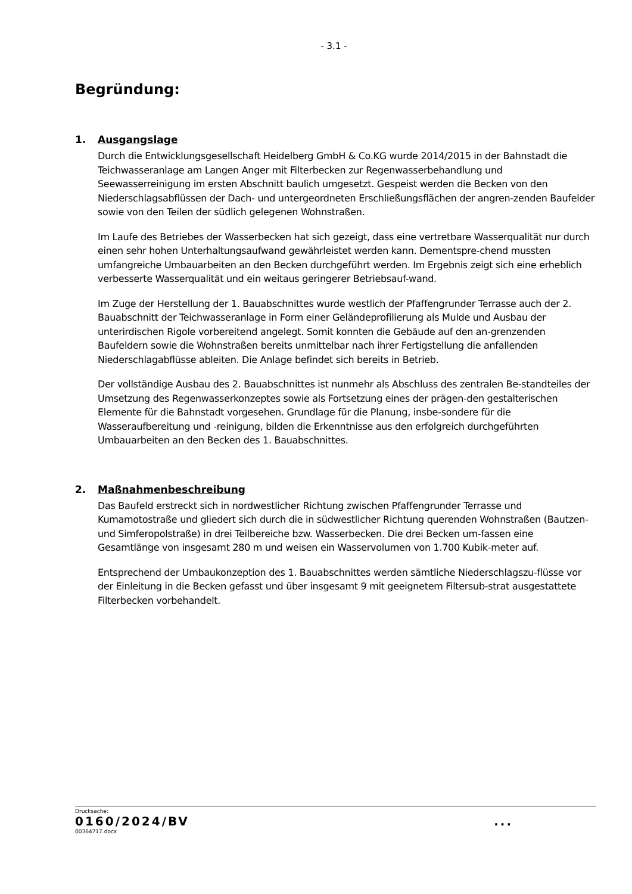- 3.1 -
Begründung:
1. Ausgangslage
Durch die Entwicklungsgesellschaft Heidelberg GmbH & Co.KG wurde 2014/2015 in der Bahnstadt die Teichwasseranlage am Langen Anger mit Filterbecken zur Regenwasserbehandlung und Seewasserreinigung im ersten Abschnitt baulich umgesetzt. Gespeist werden die Becken von den Niederschlagsabflüssen der Dach- und untergeordneten Erschließungsflächen der angren-zenden Baufelder sowie von den Teilen der südlich gelegenen Wohnstraßen.
Im Laufe des Betriebes der Wasserbecken hat sich gezeigt, dass eine vertretbare Wasserqualität nur durch einen sehr hohen Unterhaltungsaufwand gewährleistet werden kann. Dementspre-chend mussten umfangreiche Umbauarbeiten an den Becken durchgeführt werden. Im Ergebnis zeigt sich eine erheblich verbesserte Wasserqualität und ein weitaus geringerer Betriebsauf-wand.
Im Zuge der Herstellung der 1. Bauabschnittes wurde westlich der Pfaffengrunder Terrasse auch der 2. Bauabschnitt der Teichwasseranlage in Form einer Geländeprofilierung als Mulde und Ausbau der unterirdischen Rigole vorbereitend angelegt. Somit konnten die Gebäude auf den an-grenzenden Baufeldern sowie die Wohnstraßen bereits unmittelbar nach ihrer Fertigstellung die anfallenden Niederschlagabflüsse ableiten. Die Anlage befindet sich bereits in Betrieb.
Der vollständige Ausbau des 2. Bauabschnittes ist nunmehr als Abschluss des zentralen Be-standteiles der Umsetzung des Regenwasserkonzeptes sowie als Fortsetzung eines der prägen-den gestalterischen Elemente für die Bahnstadt vorgesehen. Grundlage für die Planung, insbe-sondere für die Wasseraufbereitung und -reinigung, bilden die Erkenntnisse aus den erfolgreich durchgeführten Umbauarbeiten an den Becken des 1. Bauabschnittes.
2. Maßnahmenbeschreibung
Das Baufeld erstreckt sich in nordwestlicher Richtung zwischen Pfaffengrunder Terrasse und Kumamotostraße und gliedert sich durch die in südwestlicher Richtung querenden Wohnstraßen (Bautzen- und Simferopolstraße) in drei Teilbereiche bzw. Wasserbecken. Die drei Becken um-fassen eine Gesamtlänge von insgesamt 280 m und weisen ein Wasservolumen von 1.700 Kubik-meter auf.
Entsprechend der Umbaukonzeption des 1. Bauabschnittes werden sämtliche Niederschlagszu-flüsse vor der Einleitung in die Becken gefasst und über insgesamt 9 mit geeignetem Filtersub-strat ausgestattete Filterbecken vorbehandelt.
Drucksache:
0160/2024/BV...
00364717.docx